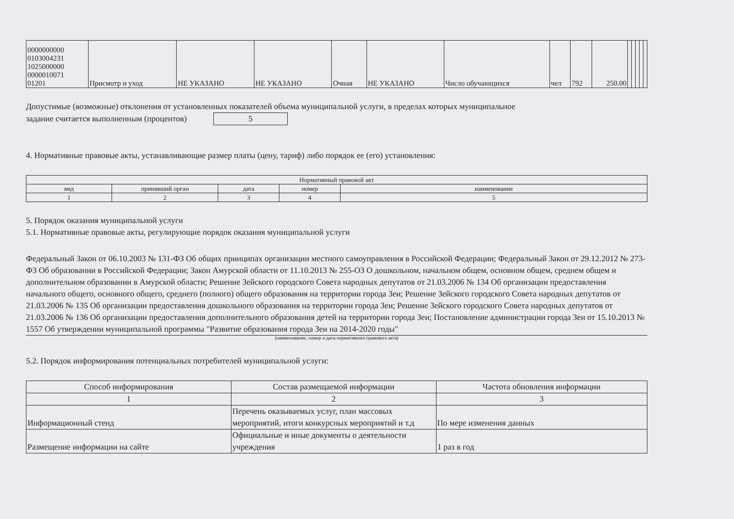| 0000000000 0103004231 1025000000 0000010071 01201 | Присмотр и уход | НЕ УКАЗАНО | НЕ УКАЗАНО | Очная | НЕ УКАЗАНО | Число обучающихся | чел | 792 | 250.00 | | | | | |
Допустимые (возможные) отклонения от установленных показателей объема муниципальной услуги, в пределах которых муниципальное
задание считается выполненным (процентов) 5
4. Нормативные правовые акты, устанавливающие размер платы (цену, тариф) либо порядок ее (его) установления:
| Нормативный правовой акт | | | | |
| вид | принявший орган | дата | номер | наименование |
| 1 | 2 | 3 | 4 | 5 |
5. Порядок оказания муниципальной услуги
5.1. Нормативные правовые акты, регулирующие порядок оказания муниципальной услуги
Федеральный Закон от 06.10.2003 № 131-ФЗ Об общих принципах организации местного самоуправления в Российской Федерации; Федеральный Закон от 29.12.2012 № 273-ФЗ Об образовании в Российской Федерации; Закон Амурской области от 11.10.2013 № 255-ОЗ О дошкольном, начальном общем, основном общем, среднем общем и дополнительном образовании в Амурской области; Решение Зейского городского Совета народных депутатов от 21.03.2006 № 134 Об организации предоставления начального общего, основного общего, среднего (полного) общего образования на территории города Зеи; Решение Зейского городского Совета народных депутатов от 21.03.2006 № 135 Об организации предоставления дошкольного образования на территории города Зеи; Решение Зейского городского Совета народных депутатов от 21.03.2006 № 136 Об организации предоставления дополнительного образования детей на территории города Зеи; Постановление администрации города Зеи от 15.10.2013 № 1557 Об утверждении муниципальной программы "Развитие образования города Зеи на 2014-2020 годы"
(наименование, номер и дата нормативного правового акта)
5.2. Порядок информирования потенциальных потребителей муниципальной услуги:
| Способ информирования | Состав размещаемой информации | Частота обновления информации |
| 1 | 2 | 3 |
| Информационный стенд | Перечень оказываемых услуг, план массовых мероприятий, итоги конкурсных мероприятий и т.д | По мере изменения данных |
| Размещение информации на сайте | Официальные и иные документы о деятельности учреждения | 1 раз в год |